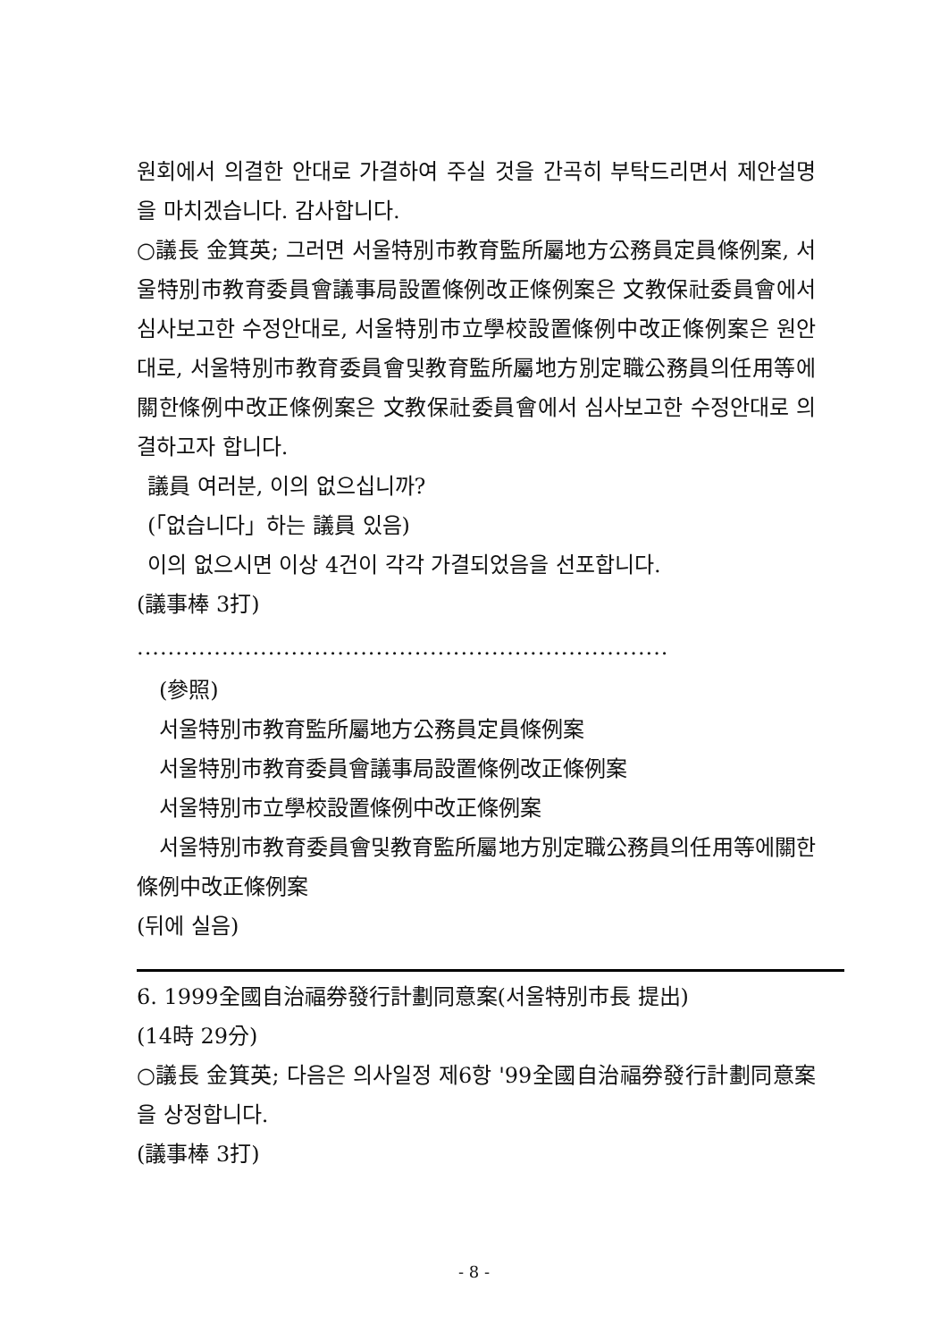원회에서 의결한 안대로 가결하여 주실 것을 간곡히 부탁드리면서 제안설명을 마치겠습니다. 감사합니다.
○議長 金箕英; 그러면 서울特別市教育監所屬地方公務員定員條例案, 서울特別市教育委員會議事局設置條例改正條例案은 文教保社委員會에서 심사보고한 수정안대로, 서울特別市立學校設置條例中改正條例案은 원안대로, 서울特別市教育委員會및教育監所屬地方別定職公務員의任用等에關한條例中改正條例案은 文教保社委員會에서 심사보고한 수정안대로 의결하고자 합니다.
議員 여러분, 이의 없으십니까?
(「없습니다」하는 議員 있음)
이의 없으시면 이상 4건이 각각 가결되었음을 선포합니다.
(議事棒 3打)
.....................................................................
(參照)
서울特別市教育監所屬地方公務員定員條例案
서울特別市教育委員會議事局設置條例改正條例案
서울特別市立學校設置條例中改正條例案
서울特別市教育委員會및教育監所屬地方別定職公務員의任用等에關한條例中改正條例案
(뒤에 실음)
6. 1999全國自治福券發行計劃同意案(서울特別市長 提出)
(14時 29分)
○議長 金箕英; 다음은 의사일정 제6항 '99全國自治福券發行計劃同意案을 상정합니다.
(議事棒 3打)
- 8 -